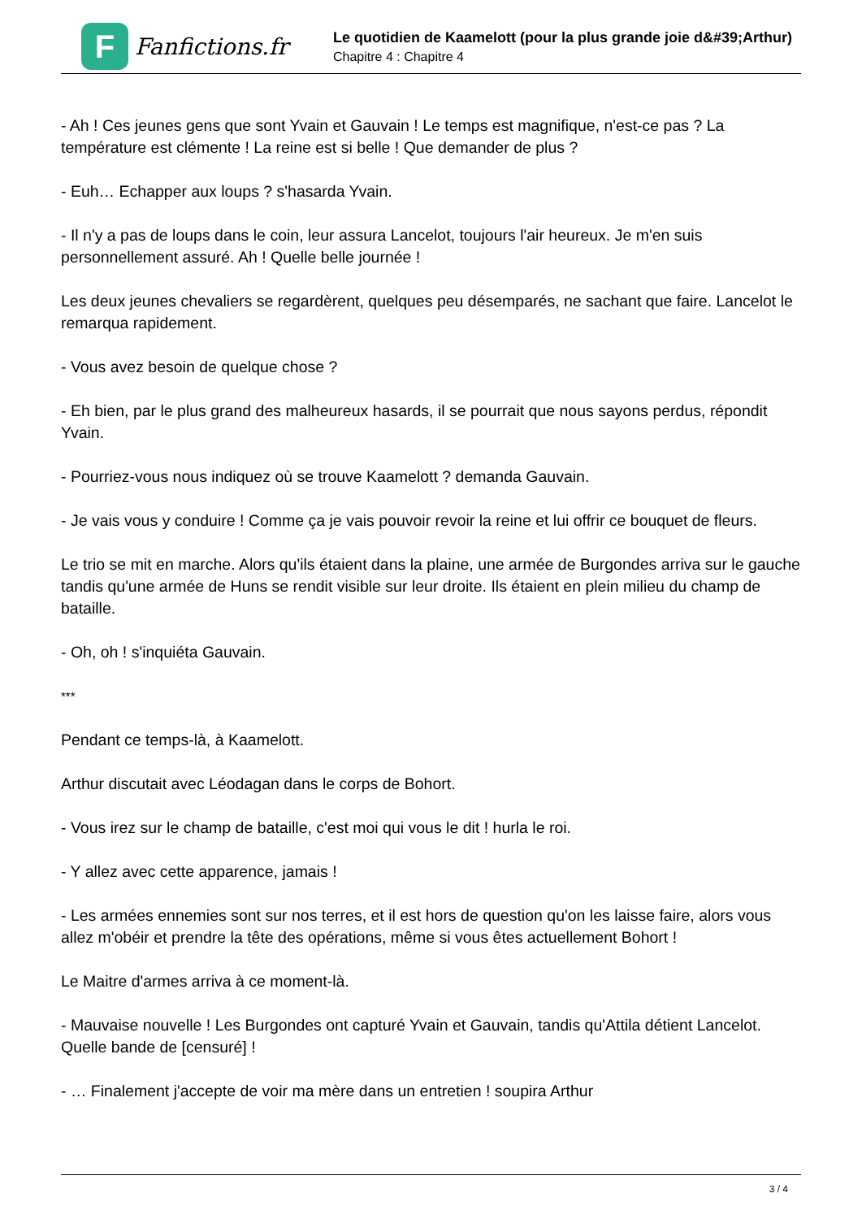F
Fanfictions.fr
Le quotidien de Kaamelott (pour la plus grande joie d&#39;Arthur)
Chapitre 4 : Chapitre 4
- Ah ! Ces jeunes gens que sont Yvain et Gauvain ! Le temps est magnifique, n'est-ce pas ? La température est clémente ! La reine est si belle ! Que demander de plus ?
- Euh… Echapper aux loups ? s'hasarda Yvain.
- Il n'y a pas de loups dans le coin, leur assura Lancelot, toujours l'air heureux. Je m'en suis personnellement assuré. Ah ! Quelle belle journée !
Les deux jeunes chevaliers se regardèrent, quelques peu désemparés, ne sachant que faire. Lancelot le remarqua rapidement.
- Vous avez besoin de quelque chose ?
- Eh bien, par le plus grand des malheureux hasards, il se pourrait que nous sayons perdus, répondit Yvain.
- Pourriez-vous nous indiquez où se trouve Kaamelott ? demanda Gauvain.
- Je vais vous y conduire ! Comme ça je vais pouvoir revoir la reine et lui offrir ce bouquet de fleurs.
Le trio se mit en marche. Alors qu'ils étaient dans la plaine, une armée de Burgondes arriva sur le gauche tandis qu'une armée de Huns se rendit visible sur leur droite. Ils étaient en plein milieu du champ de bataille.
- Oh, oh ! s'inquiéta Gauvain.
***
Pendant ce temps-là, à Kaamelott.
Arthur discutait avec Léodagan dans le corps de Bohort.
- Vous irez sur le champ de bataille, c'est moi qui vous le dit ! hurla le roi.
- Y allez avec cette apparence, jamais !
- Les armées ennemies sont sur nos terres, et il est hors de question qu'on les laisse faire, alors vous allez m'obéir et prendre la tête des opérations, même si vous êtes actuellement Bohort !
Le Maitre d'armes arriva à ce moment-là.
- Mauvaise nouvelle ! Les Burgondes ont capturé Yvain et Gauvain, tandis qu'Attila détient Lancelot. Quelle bande de [censuré] !
- … Finalement j'accepte de voir ma mère dans un entretien ! soupira Arthur
3 / 4